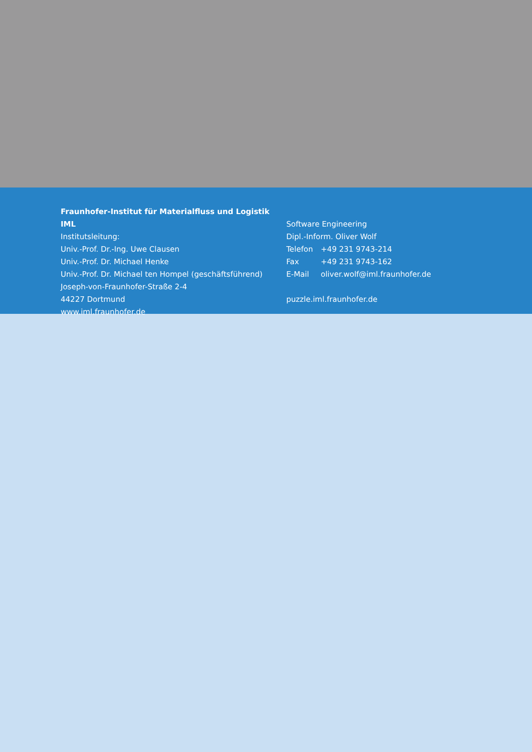Fraunhofer-Institut für Materialfluss und Logistik IML
Institutsleitung:
Univ.-Prof. Dr.-Ing. Uwe Clausen
Univ.-Prof. Dr. Michael Henke
Univ.-Prof. Dr. Michael ten Hompel (geschäftsführend)
Joseph-von-Fraunhofer-Straße 2-4
44227 Dortmund
www.iml.fraunhofer.de
Software Engineering
Dipl.-Inform. Oliver Wolf
Telefon +49 231 9743-214
Fax +49 231 9743-162
E-Mail oliver.wolf@iml.fraunhofer.de
puzzle.iml.fraunhofer.de